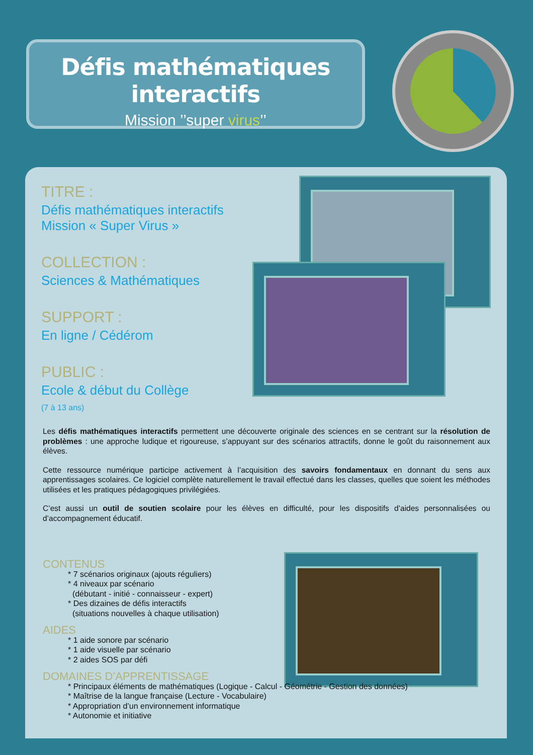Défis mathématiques interactifs
Mission ’’super virus’’
TITRE :
Défis mathématiques interactifs
Mission « Super Virus »
COLLECTION :
Sciences & Mathématiques
SUPPORT :
En ligne / Cédérom
PUBLIC :
Ecole & début du Collège
(7 à 13 ans)
Les défis mathématiques interactifs permettent une découverte originale des sciences en se centrant sur la résolution de problèmes : une approche ludique et rigoureuse, s’appuyant sur des scénarios attractifs, donne le goût du raisonnement aux élèves.
Cette ressource numérique participe activement à l’acquisition des savoirs fondamentaux en donnant du sens aux apprentissages scolaires. Ce logiciel complète naturellement le travail effectué dans les classes, quelles que soient les méthodes utilisées et les pratiques pédagogiques privilégiées.
C’est aussi un outil de soutien scolaire pour les élèves en difficulté, pour les dispositifs d’aides personnalisées ou d’accompagnement éducatif.
CONTENUS
* 7 scénarios originaux (ajouts réguliers)
* 4 niveaux par scénario
(débutant - initié - connaisseur - expert)
* Des dizaines de défis interactifs
(situations nouvelles à chaque utilisation)
AIDES
* 1 aide sonore par scénario
* 1 aide visuelle par scénario
* 2 aides SOS par défi
DOMAINES D’APPRENTISSAGE
* Principaux éléments de mathématiques (Logique - Calcul - Géométrie - Gestion des données)
* Maîtrise de la langue française (Lecture - Vocabulaire)
* Appropriation d’un environnement informatique
* Autonomie et initiative